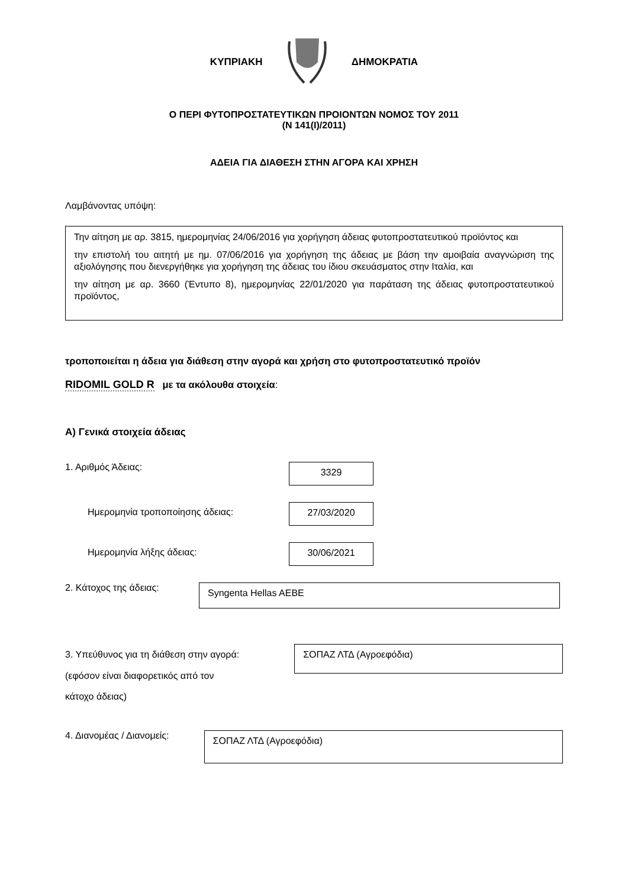ΚΥΠΡΙΑΚΗ ΔΗΜΟΚΡΑΤΙΑ
Ο ΠΕΡΙ ΦΥΤΟΠΡΟΣΤΑΤΕΥΤΙΚΩΝ ΠΡΟΙΟΝΤΩΝ ΝΟΜΟΣ ΤΟΥ 2011
(Ν 141(Ι)/2011)
ΑΔΕΙΑ ΓΙΑ ΔΙΑΘΕΣΗ ΣΤΗΝ ΑΓΟΡΑ ΚΑΙ ΧΡΗΣΗ
Λαμβάνοντας υπόψη:
Την αίτηση με αρ. 3815, ημερομηνίας 24/06/2016 για χορήγηση άδειας φυτοπροστατευτικού προϊόντος και
την επιστολή του αιτητή με ημ. 07/06/2016 για χορήγηση της άδειας με βάση την αμοιβαία αναγνώριση της αξιολόγησης που διενεργήθηκε για χορήγηση της άδειας του ίδιου σκευάσματος στην Ιταλία, και
την αίτηση με αρ. 3660 (Έντυπο 8), ημερομηνίας 22/01/2020 για παράταση της άδειας φυτοπροστατευτικού προϊόντος,
τροποποιείται η άδεια για διάθεση στην αγορά και χρήση στο φυτοπροστατευτικό προϊόν
RIDOMIL GOLD R με τα ακόλουθα στοιχεία:
Α) Γενικά στοιχεία άδειας
1. Αριθμός Άδειας:
3329
Ημερομηνία τροποποίησης άδειας:
27/03/2020
Ημερομηνία λήξης άδειας:
30/06/2021
2. Κάτοχος της άδειας:
Syngenta Hellas AEBE
3. Υπεύθυνος για τη διάθεση στην αγορά:
(εφόσον είναι διαφορετικός από τον
κάτοχο άδειας)
ΣΟΠΑΖ ΛΤΔ (Αγροεφόδια)
4. Διανομέας / Διανομείς:
ΣΟΠΑΖ ΛΤΔ (Αγροεφόδια)